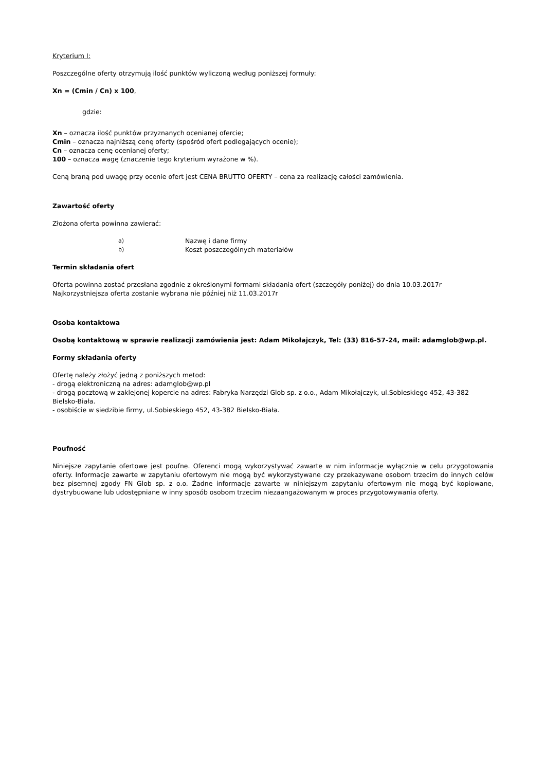Kryterium I:
Poszczególne oferty otrzymują ilość punktów wyliczoną według poniższej formuły:
Xn = (Cmin / Cn) x 100,
gdzie:
Xn – oznacza ilość punktów przyznanych ocenianej ofercie;
Cmin – oznacza najniższą cenę oferty (spośród ofert podlegających ocenie);
Cn – oznacza cenę ocenianej oferty;
100 – oznacza wagę (znaczenie tego kryterium wyrażone w %).
Ceną braną pod uwagę przy ocenie ofert jest CENA BRUTTO OFERTY – cena za realizację całości zamówienia.
Zawartość oferty
Złożona oferta powinna zawierać:
a) Nazwę i dane firmy
b) Koszt poszczególnych materiałów
Termin składania ofert
Oferta powinna zostać przesłana zgodnie z określonymi formami składania ofert (szczegóły poniżej) do dnia 10.03.2017r
Najkorzystniejsza oferta zostanie wybrana nie później niż 11.03.2017r
Osoba kontaktowa
Osobą kontaktową w sprawie realizacji zamówienia jest: Adam Mikołajczyk, Tel: (33) 816-57-24, mail: adamglob@wp.pl.
Formy składania oferty
Ofertę należy złożyć jedną z poniższych metod:
- drogą elektroniczną na adres: adamglob@wp.pl
- drogą pocztową w zaklejonej kopercie na adres: Fabryka Narzędzi Glob sp. z o.o., Adam Mikołajczyk, ul.Sobieskiego 452, 43-382 Bielsko-Biała.
- osobiście w siedzibie firmy, ul.Sobieskiego 452, 43-382 Bielsko-Biała.
Poufność
Niniejsze zapytanie ofertowe jest poufne. Oferenci mogą wykorzystywać zawarte w nim informacje wyłącznie w celu przygotowania oferty. Informacje zawarte w zapytaniu ofertowym nie mogą być wykorzystywane czy przekazywane osobom trzecim do innych celów bez pisemnej zgody FN Glob sp. z o.o. Żadne informacje zawarte w niniejszym zapytaniu ofertowym nie mogą być kopiowane, dystrybuowane lub udostępniane w inny sposób osobom trzecim niezaangażowanym w proces przygotowywania oferty.